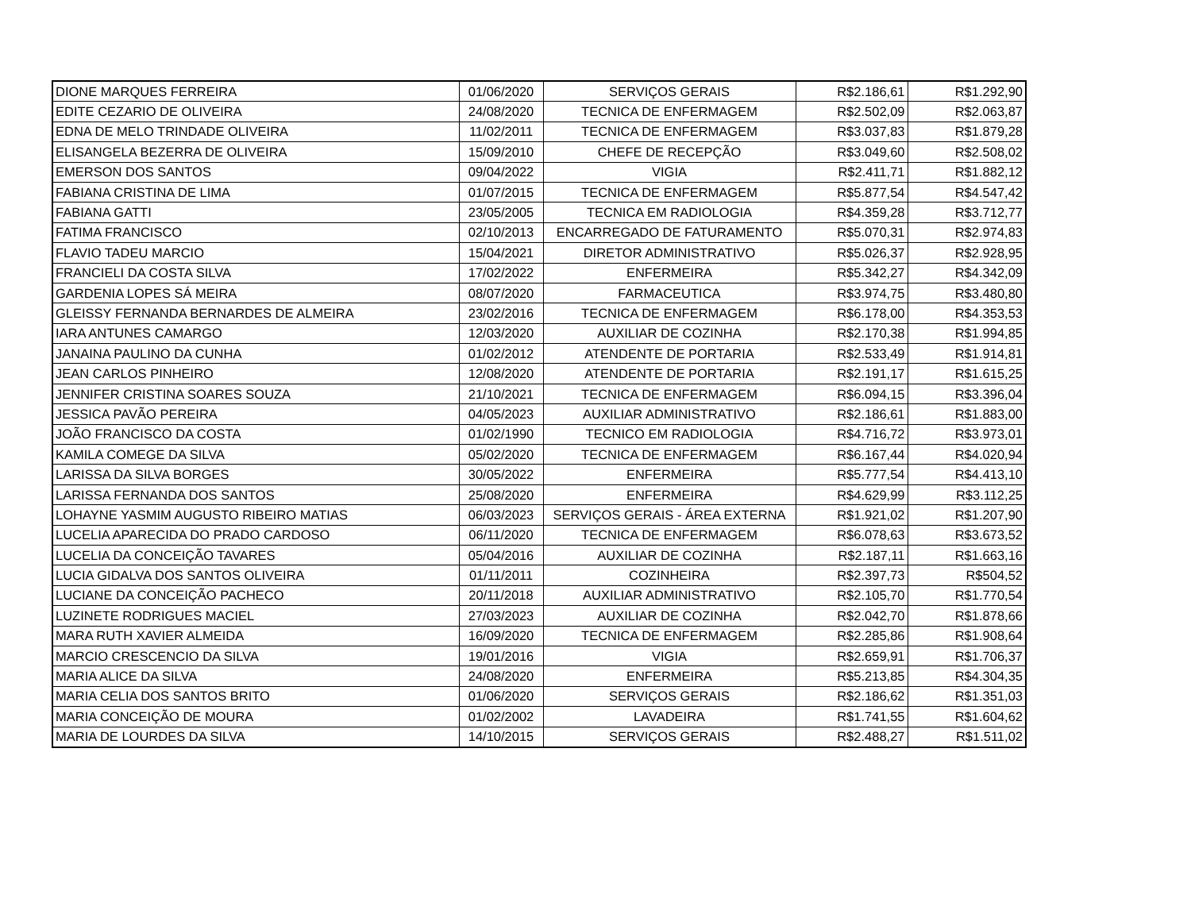| DIONE MARQUES FERREIRA | 01/06/2020 | SERVIÇOS GERAIS | R$2.186,61 | R$1.292,90 |
| EDITE CEZARIO DE OLIVEIRA | 24/08/2020 | TECNICA DE ENFERMAGEM | R$2.502,09 | R$2.063,87 |
| EDNA DE MELO TRINDADE OLIVEIRA | 11/02/2011 | TECNICA DE ENFERMAGEM | R$3.037,83 | R$1.879,28 |
| ELISANGELA BEZERRA DE OLIVEIRA | 15/09/2010 | CHEFE DE RECEPÇÃO | R$3.049,60 | R$2.508,02 |
| EMERSON DOS SANTOS | 09/04/2022 | VIGIA | R$2.411,71 | R$1.882,12 |
| FABIANA CRISTINA DE LIMA | 01/07/2015 | TECNICA DE ENFERMAGEM | R$5.877,54 | R$4.547,42 |
| FABIANA GATTI | 23/05/2005 | TECNICA EM RADIOLOGIA | R$4.359,28 | R$3.712,77 |
| FATIMA FRANCISCO | 02/10/2013 | ENCARREGADO DE FATURAMENTO | R$5.070,31 | R$2.974,83 |
| FLAVIO TADEU MARCIO | 15/04/2021 | DIRETOR ADMINISTRATIVO | R$5.026,37 | R$2.928,95 |
| FRANCIELI DA COSTA SILVA | 17/02/2022 | ENFERMEIRA | R$5.342,27 | R$4.342,09 |
| GARDENIA LOPES SÁ MEIRA | 08/07/2020 | FARMACEUTICA | R$3.974,75 | R$3.480,80 |
| GLEISSY FERNANDA BERNARDES DE ALMEIRA | 23/02/2016 | TECNICA DE ENFERMAGEM | R$6.178,00 | R$4.353,53 |
| IARA ANTUNES CAMARGO | 12/03/2020 | AUXILIAR DE COZINHA | R$2.170,38 | R$1.994,85 |
| JANAINA PAULINO DA CUNHA | 01/02/2012 | ATENDENTE DE PORTARIA | R$2.533,49 | R$1.914,81 |
| JEAN CARLOS PINHEIRO | 12/08/2020 | ATENDENTE DE PORTARIA | R$2.191,17 | R$1.615,25 |
| JENNIFER CRISTINA SOARES SOUZA | 21/10/2021 | TECNICA DE ENFERMAGEM | R$6.094,15 | R$3.396,04 |
| JESSICA PAVÃO PEREIRA | 04/05/2023 | AUXILIAR ADMINISTRATIVO | R$2.186,61 | R$1.883,00 |
| JOÃO FRANCISCO DA COSTA | 01/02/1990 | TECNICO EM RADIOLOGIA | R$4.716,72 | R$3.973,01 |
| KAMILA COMEGE DA SILVA | 05/02/2020 | TECNICA DE ENFERMAGEM | R$6.167,44 | R$4.020,94 |
| LARISSA DA SILVA BORGES | 30/05/2022 | ENFERMEIRA | R$5.777,54 | R$4.413,10 |
| LARISSA FERNANDA DOS SANTOS | 25/08/2020 | ENFERMEIRA | R$4.629,99 | R$3.112,25 |
| LOHAYNE YASMIM AUGUSTO RIBEIRO MATIAS | 06/03/2023 | SERVIÇOS GERAIS - ÁREA EXTERNA | R$1.921,02 | R$1.207,90 |
| LUCELIA APARECIDA DO PRADO CARDOSO | 06/11/2020 | TECNICA DE ENFERMAGEM | R$6.078,63 | R$3.673,52 |
| LUCELIA DA CONCEIÇÃO TAVARES | 05/04/2016 | AUXILIAR DE COZINHA | R$2.187,11 | R$1.663,16 |
| LUCIA GIDALVA DOS SANTOS OLIVEIRA | 01/11/2011 | COZINHEIRA | R$2.397,73 | R$504,52 |
| LUCIANE DA CONCEIÇÃO PACHECO | 20/11/2018 | AUXILIAR ADMINISTRATIVO | R$2.105,70 | R$1.770,54 |
| LUZINETE RODRIGUES MACIEL | 27/03/2023 | AUXILIAR DE COZINHA | R$2.042,70 | R$1.878,66 |
| MARA RUTH XAVIER ALMEIDA | 16/09/2020 | TECNICA DE ENFERMAGEM | R$2.285,86 | R$1.908,64 |
| MARCIO CRESCENCIO DA SILVA | 19/01/2016 | VIGIA | R$2.659,91 | R$1.706,37 |
| MARIA ALICE DA SILVA | 24/08/2020 | ENFERMEIRA | R$5.213,85 | R$4.304,35 |
| MARIA CELIA DOS SANTOS BRITO | 01/06/2020 | SERVIÇOS GERAIS | R$2.186,62 | R$1.351,03 |
| MARIA CONCEIÇÃO DE MOURA | 01/02/2002 | LAVADEIRA | R$1.741,55 | R$1.604,62 |
| MARIA DE LOURDES DA SILVA | 14/10/2015 | SERVIÇOS GERAIS | R$2.488,27 | R$1.511,02 |